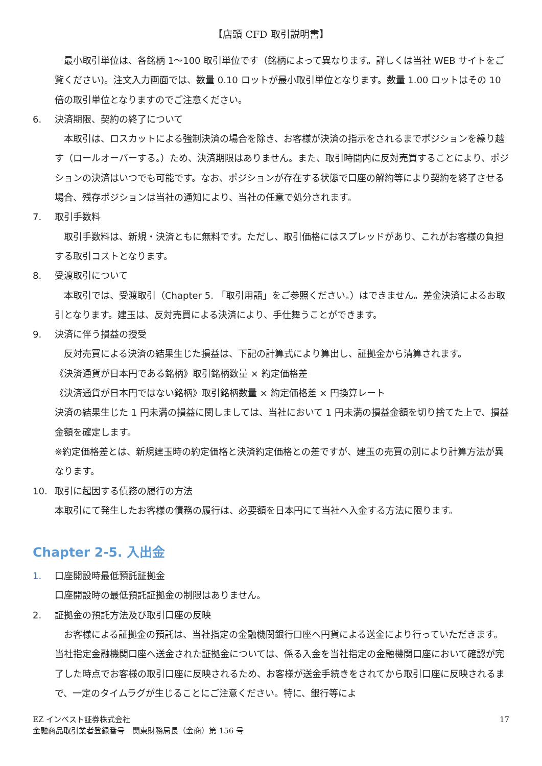【店頭 CFD 取引説明書】
　最小取引単位は、各銘柄 1～100 取引単位です（銘柄によって異なります。詳しくは当社 WEB サイトをご覧ください)。注文入力画面では、数量 0.10 ロットが最小取引単位となります。数量 1.00 ロットはその 10 倍の取引単位となりますのでご注意ください。
6. 決済期限、契約の終了について
　本取引は、ロスカットによる強制決済の場合を除き、お客様が決済の指示をされるまでポジションを繰り越す（ロールオーバーする。）ため、決済期限はありません。また、取引時間内に反対売買することにより、ポジションの決済はいつでも可能です。なお、ポジションが存在する状態で口座の解約等により契約を終了させる場合、残存ポジションは当社の通知により、当社の任意で処分されます。
7. 取引手数料
　取引手数料は、新規・決済ともに無料です。ただし、取引価格にはスプレッドがあり、これがお客様の負担する取引コストとなります。
8. 受渡取引について
　本取引では、受渡取引（Chapter 5. 「取引用語」をご参照ください。）はできません。差金決済によるお取引となります。建玉は、反対売買による決済により、手仕舞うことができます。
9. 決済に伴う損益の授受
　反対売買による決済の結果生じた損益は、下記の計算式により算出し、証拠金から清算されます。
《決済通貨が日本円である銘柄》取引銘柄数量 × 約定価格差
《決済通貨が日本円ではない銘柄》取引銘柄数量 × 約定価格差 × 円換算レート
決済の結果生じた 1 円未満の損益に関しましては、当社において 1 円未満の損益金額を切り捨てた上で、損益金額を確定します。
※約定価格差とは、新規建玉時の約定価格と決済約定価格との差ですが、建玉の売買の別により計算方法が異なります。
10. 取引に起因する債務の履行の方法
本取引にて発生したお客様の債務の履行は、必要額を日本円にて当社へ入金する方法に限ります。
Chapter 2-5. 入出金
1. 口座開設時最低預託証拠金
口座開設時の最低預託証拠金の制限はありません。
2. 証拠金の預託方法及び取引口座の反映
　お客様による証拠金の預託は、当社指定の金融機関銀行口座へ円貨による送金により行っていただきます。当社指定金融機関口座へ送金された証拠金については、係る入金を当社指定の金融機関口座において確認が完了した時点でお客様の取引口座に反映されるため、お客様が送金手続きをされてから取引口座に反映されるまで、一定のタイムラグが生じることにご注意ください。特に、銀行等によ
17 EZ インベスト証券株式会社
金融商品取引業者登録番号　関東財務局長（金商）第 156 号